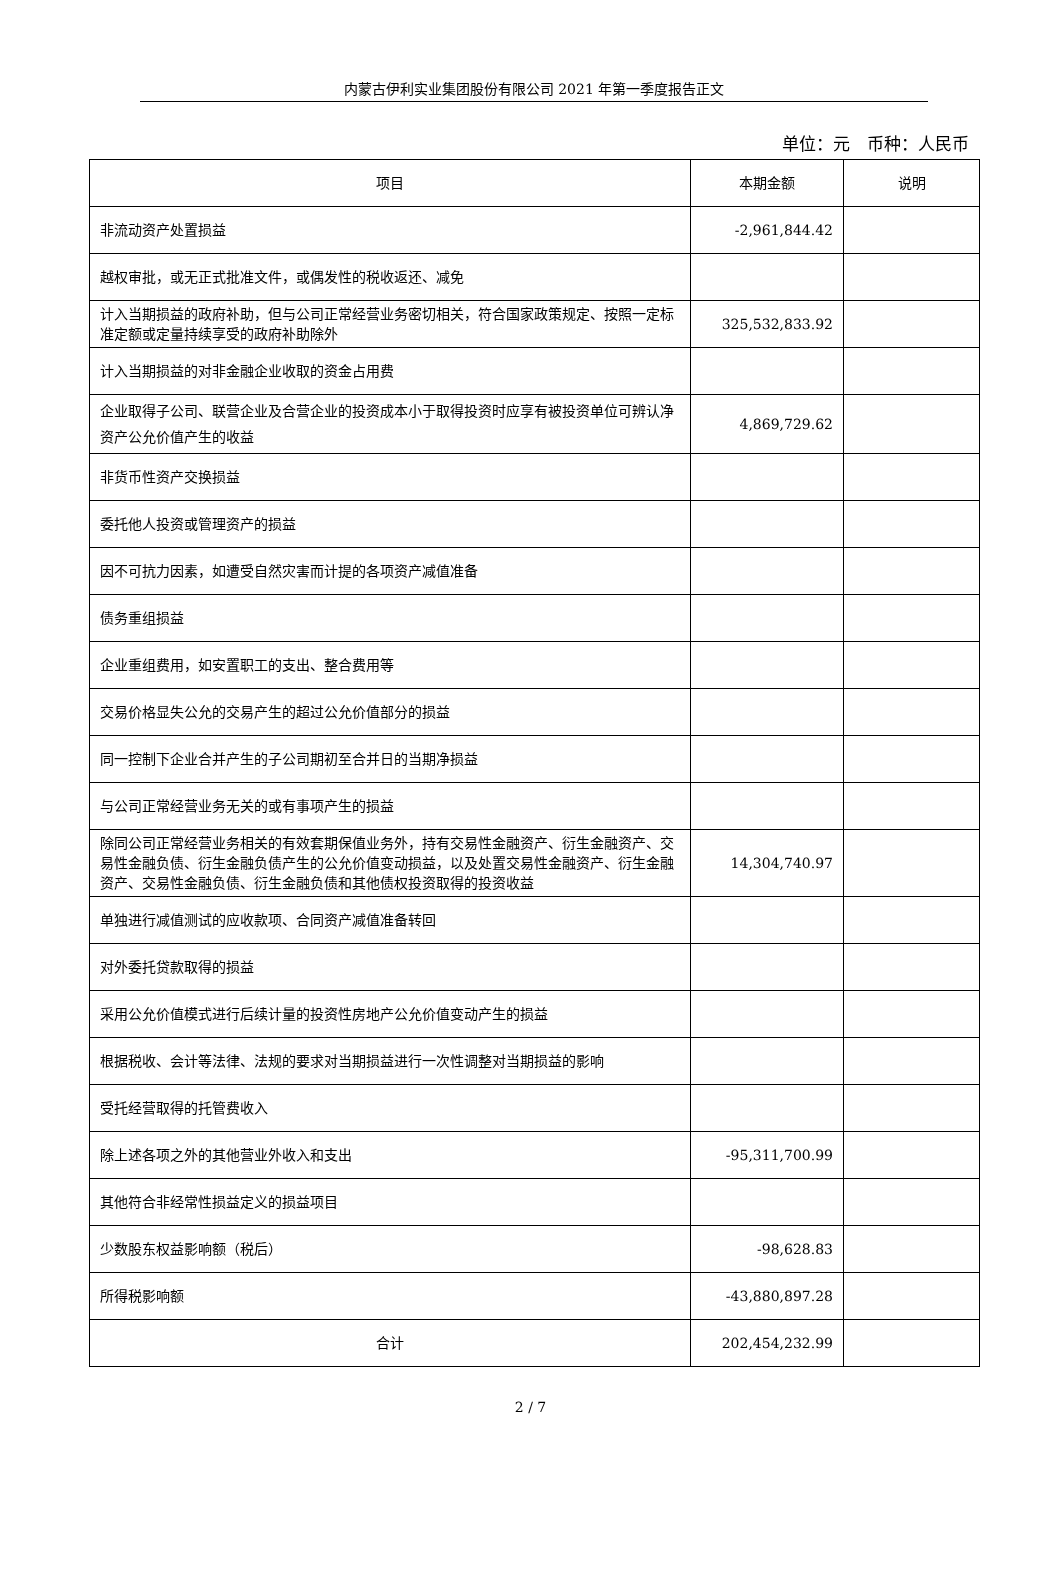内蒙古伊利实业集团股份有限公司 2021 年第一季度报告正文
单位：元　币种：人民币
| 项目 | 本期金额 | 说明 |
| --- | --- | --- |
| 非流动资产处置损益 | -2,961,844.42 | |
| 越权审批，或无正式批准文件，或偶发性的税收返还、减免 | | |
| 计入当期损益的政府补助，但与公司正常经营业务密切相关，符合国家政策规定、按照一定标准定额或定量持续享受的政府补助除外 | 325,532,833.92 | |
| 计入当期损益的对非金融企业收取的资金占用费 | | |
| 企业取得子公司、联营企业及合营企业的投资成本小于取得投资时应享有被投资单位可辨认净资产公允价值产生的收益 | 4,869,729.62 | |
| 非货币性资产交换损益 | | |
| 委托他人投资或管理资产的损益 | | |
| 因不可抗力因素，如遭受自然灾害而计提的各项资产减值准备 | | |
| 债务重组损益 | | |
| 企业重组费用，如安置职工的支出、整合费用等 | | |
| 交易价格显失公允的交易产生的超过公允价值部分的损益 | | |
| 同一控制下企业合并产生的子公司期初至合并日的当期净损益 | | |
| 与公司正常经营业务无关的或有事项产生的损益 | | |
| 除同公司正常经营业务相关的有效套期保值业务外，持有交易性金融资产、衍生金融资产、交易性金融负债、衍生金融负债产生的公允价值变动损益，以及处置交易性金融资产、衍生金融资产、交易性金融负债、衍生金融负债和其他债权投资取得的投资收益 | 14,304,740.97 | |
| 单独进行减值测试的应收款项、合同资产减值准备转回 | | |
| 对外委托贷款取得的损益 | | |
| 采用公允价值模式进行后续计量的投资性房地产公允价值变动产生的损益 | | |
| 根据税收、会计等法律、法规的要求对当期损益进行一次性调整对当期损益的影响 | | |
| 受托经营取得的托管费收入 | | |
| 除上述各项之外的其他营业外收入和支出 | -95,311,700.99 | |
| 其他符合非经常性损益定义的损益项目 | | |
| 少数股东权益影响额（税后） | -98,628.83 | |
| 所得税影响额 | -43,880,897.28 | |
| 合计 | 202,454,232.99 | |
2 / 7